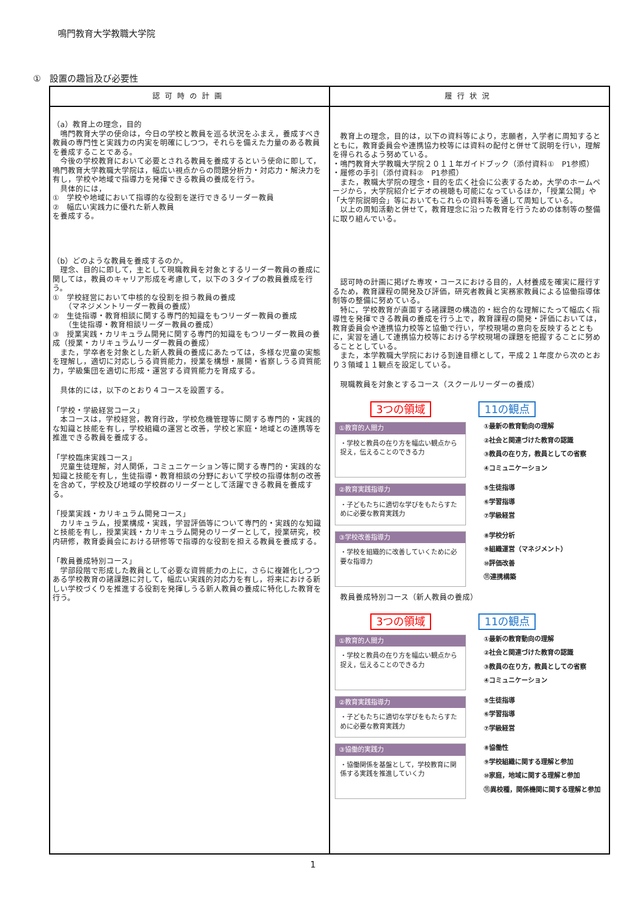鳴門教育大学教職大学院
①　設置の趣旨及び必要性
| 認可時の計画 | 履行状況 |
| --- | --- |
| （a）教育上の理念，目的 鳴門教育大学の使命は，今日の学校と教員を巡る状況をふまえ，養成すべき教員の専門性と実践力の内実を明確にしつつ，それらを備えた力量のある教員を養成することである。 今後の学校教育において必要とされる教員を養成するという使命に即して，鳴門教育大学教職大学院は，幅広い視点からの問題分析力・対応力・解決力を有し，学校や地域で指導力を発揮できる教員の養成を行う。 具体的には， ① 学校や地域において指導的な役割を遂行できるリーダー教員 ② 幅広い実践力に優れた新人教員 を養成する。 （b）どのような教員を養成するのか。 理念、目的に即して，主として現職教員を対象とするリーダー教員の養成に関しては，教員のキャリア形成を考慮して，以下の３タイプの教員養成を行う。 ① 学校経営において中核的な役割を担う教員の養成 （マネジメントリーダー教員の養成） ② 生徒指導・教育相談に関する専門的知識をもつリーダー教員の養成 （生徒指導・教育相談リーダー教員の養成） ③ 授業実践・カリキュラム開発に関する専門的知識をもつリーダー教員の養成（授業・カリキュラムリーダー教員の養成） また，学卒者を対象とした新人教員の養成にあたっては，多様な児童の実態を理解し，適切に対応しうる資質能力，授業を構想・展開・省察しうる資質能力，学級集団を適切に形成・運営する資質能力を育成する。 具体的には，以下のとおり４コースを設置する。 「学校・学級経営コース」 本コースは，学校経営，教育行政，学校危機管理等に関する専門的・実践的な知識と技能を有し，学校組織の運営と改善，学校と家庭・地域との連携等を推進できる教員を養成する。 「学校臨床実践コース」 児童生徒理解，対人関係，コミュニケーション等に関する専門的・実践的な知識と技能を有し，生徒指導・教育相談の分野において学校の指導体制の改善を含めて，学校及び地域の学校群のリーダーとして活躍できる教員を養成する。 「授業実践・カリキュラム開発コース」 カリキュラム，授業構成・実践，学習評価等について専門的・実践的な知識と技能を有し，授業実践・カリキュラム開発のリーダーとして，授業研究，校内研修，教育委員会における研修等で指導的な役割を担える教員を養成する。 「教員養成特別コース」 学部段階で形成した教員として必要な資質能力の上に，さらに複雑化しつつある学校教育の諸課題に対して，幅広い実践的対応力を有し，将来における新しい学校づくりを推進する役割を発揮しうる新人教員の養成に特化した教育を行う。 | 教育上の理念，目的は，以下の資料等により，志願者，入学者に周知するとともに，教育委員会や連携協力校等には資料の配付と併せて説明を行い，理解を得られるよう努めている。 ・鳴門教育大学教職大学院２０１１年ガイドブック（添付資料① P1参照） ・履修の手引（添付資料② P1参照） また，教職大学院の理念・目的を広く社会に公表するため，大学のホームページから，大学院紹介ビデオの視聴も可能になっているほか，「授業公開」や「大学院説明会」等においてもこれらの資料等を通して周知している。 以上の周知活動と併せて，教育理念に沿った教育を行うための体制等の整備に取り組んでいる。 認可時の計画に掲げた専攻・コースにおける目的，人材養成を確実に履行するため，教育課程の開発及び評価，研究者教員と実務家教員による協働指導体制等の整備に努めている。 特に，学校教育が直面する諸課題の構造的・総合的な理解にたって幅広く指導性を発揮できる教員の養成を行う上で，教育課程の開発・評価においては，教育委員会や連携協力校等と協働で行い，学校現場の意向を反映するとともに，実習を通して連携協力校等における学校現場の課題を把握することに努めることとしている。 また，本学教職大学院における到達目標として，平成２１年度から次のとおり３領域１１観点を設定している。 現職教員を対象とするコース（スクールリーダーの養成） 3つの領域 11の観点 ①教育的人間力 ・学校と教員の在り方を幅広い観点から捉え，伝えることのできる力 ①最新の教育動向の理解 ②社会と関連づけた教育の認識 ③教員の在り方，教員としての省察 ④コミュニケーション ②教育実践指導力 ・子どもたちに適切な学びをもたらすために必要な教育実践力 ⑤生徒指導 ⑥学習指導 ⑦学級経営 ③学校改善指導力 ・学校を組織的に改善していくために必要な指導力 ⑧学校分析 ⑨組織運営（マネジメント） ⑩評価改善 ⑪連携構築 教員養成特別コース（新人教員の養成） 3つの領域 11の観点 ①教育的人間力 ・学校と教員の在り方を幅広い観点から捉え，伝えることのできる力 ①最新の教育動向の理解 ②社会と関連づけた教育の認識 ③教員の在り方，教員としての省察 ④コミュニケーション ②教育実践指導力 ・子どもたちに適切な学びをもたらすために必要な教育実践力 ⑤生徒指導 ⑥学習指導 ⑦学級経営 ③協働的実践力 ・協働関係を基盤として，学校教育に関係する実践を推進していく力 ⑧協働性 ⑨学校組織に関する理解と参加 ⑩家庭，地域に関する理解と参加 ⑪異校種，関係機関に関する理解と参加 |
1